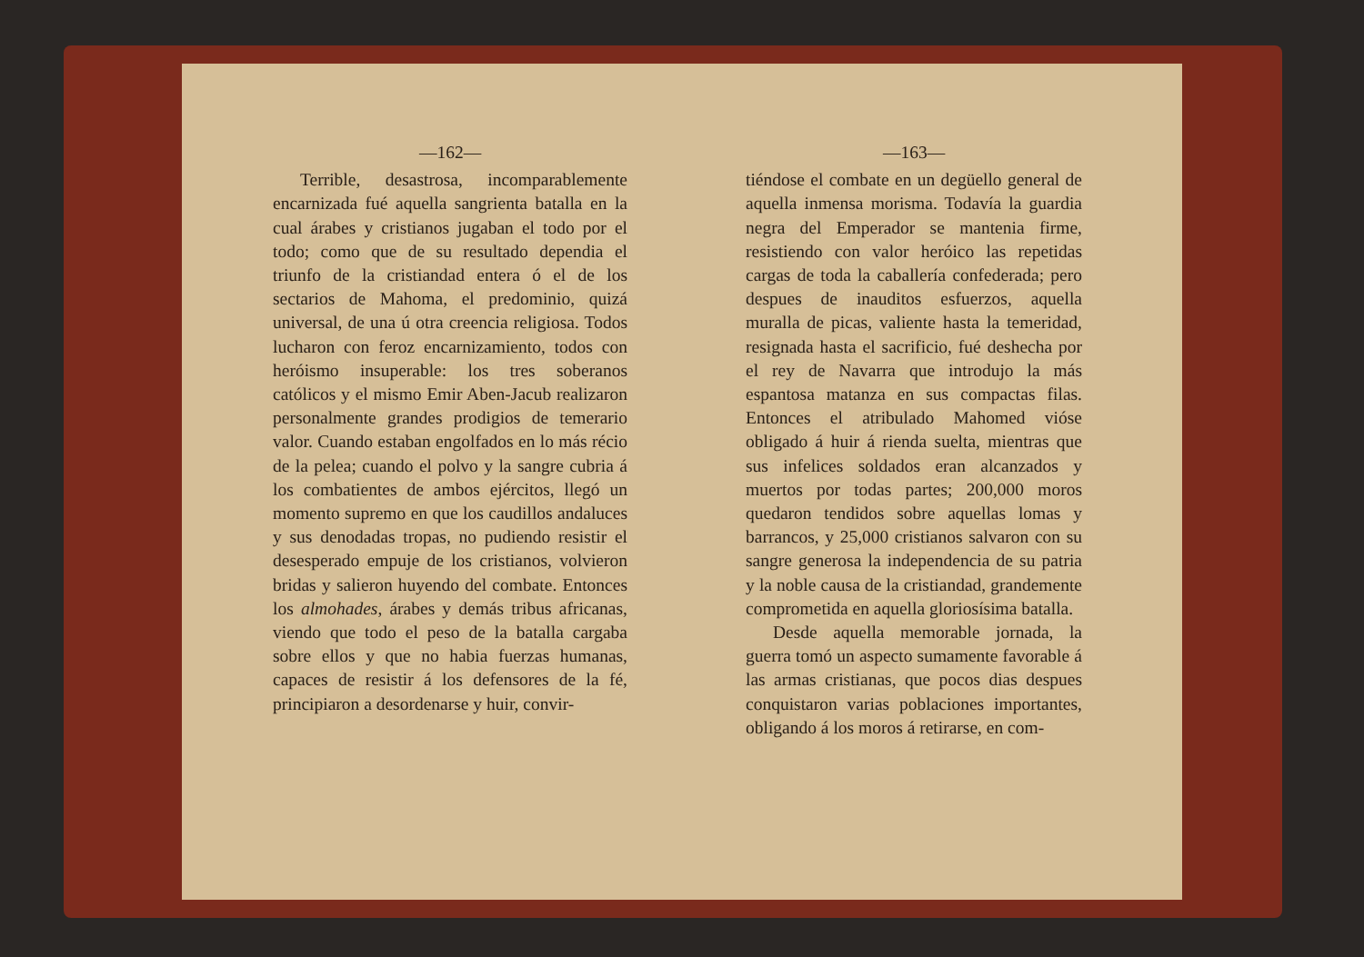—162—
Terrible, desastrosa, incomparablemente encarnizada fué aquella sangrienta batalla en la cual árabes y cristianos jugaban el todo por el todo; como que de su resultado dependia el triunfo de la cristiandad entera ó el de los sectarios de Mahoma, el predominio, quizá universal, de una ú otra creencia religiosa. Todos lucharon con feroz encarnizamiento, todos con heróismo insuperable: los tres soberanos católicos y el mismo Emir Aben-Jacub realizaron personalmente grandes prodigios de temerario valor. Cuando estaban engolfados en lo más récio de la pelea; cuando el polvo y la sangre cubria á los combatientes de ambos ejércitos, llegó un momento supremo en que los caudillos andaluces y sus denodadas tropas, no pudiendo resistir el desesperado empuje de los cristianos, volvieron bridas y salieron huyendo del combate. Entonces los almohades, árabes y demás tribus africanas, viendo que todo el peso de la batalla cargaba sobre ellos y que no habia fuerzas humanas, capaces de resistir á los defensores de la fé, principiaron a desordenarse y huir, convir-
—163—
tiéndose el combate en un degüello general de aquella inmensa morisma. Todavía la guardia negra del Emperador se mantenia firme, resistiendo con valor heróico las repetidas cargas de toda la caballería confederada; pero despues de inauditos esfuerzos, aquella muralla de picas, valiente hasta la temeridad, resignada hasta el sacrificio, fué deshecha por el rey de Navarra que introdujo la más espantosa matanza en sus compactas filas. Entonces el atribulado Mahomed vióse obligado á huir á rienda suelta, mientras que sus infelices soldados eran alcanzados y muertos por todas partes; 200,000 moros quedaron tendidos sobre aquellas lomas y barrancos, y 25,000 cristianos salvaron con su sangre generosa la independencia de su patria y la noble causa de la cristiandad, grandemente comprometida en aquella gloriosísima batalla.
Desde aquella memorable jornada, la guerra tomó un aspecto sumamente favorable á las armas cristianas, que pocos dias despues conquistaron varias poblaciones importantes, obligando á los moros á retirarse, en com-